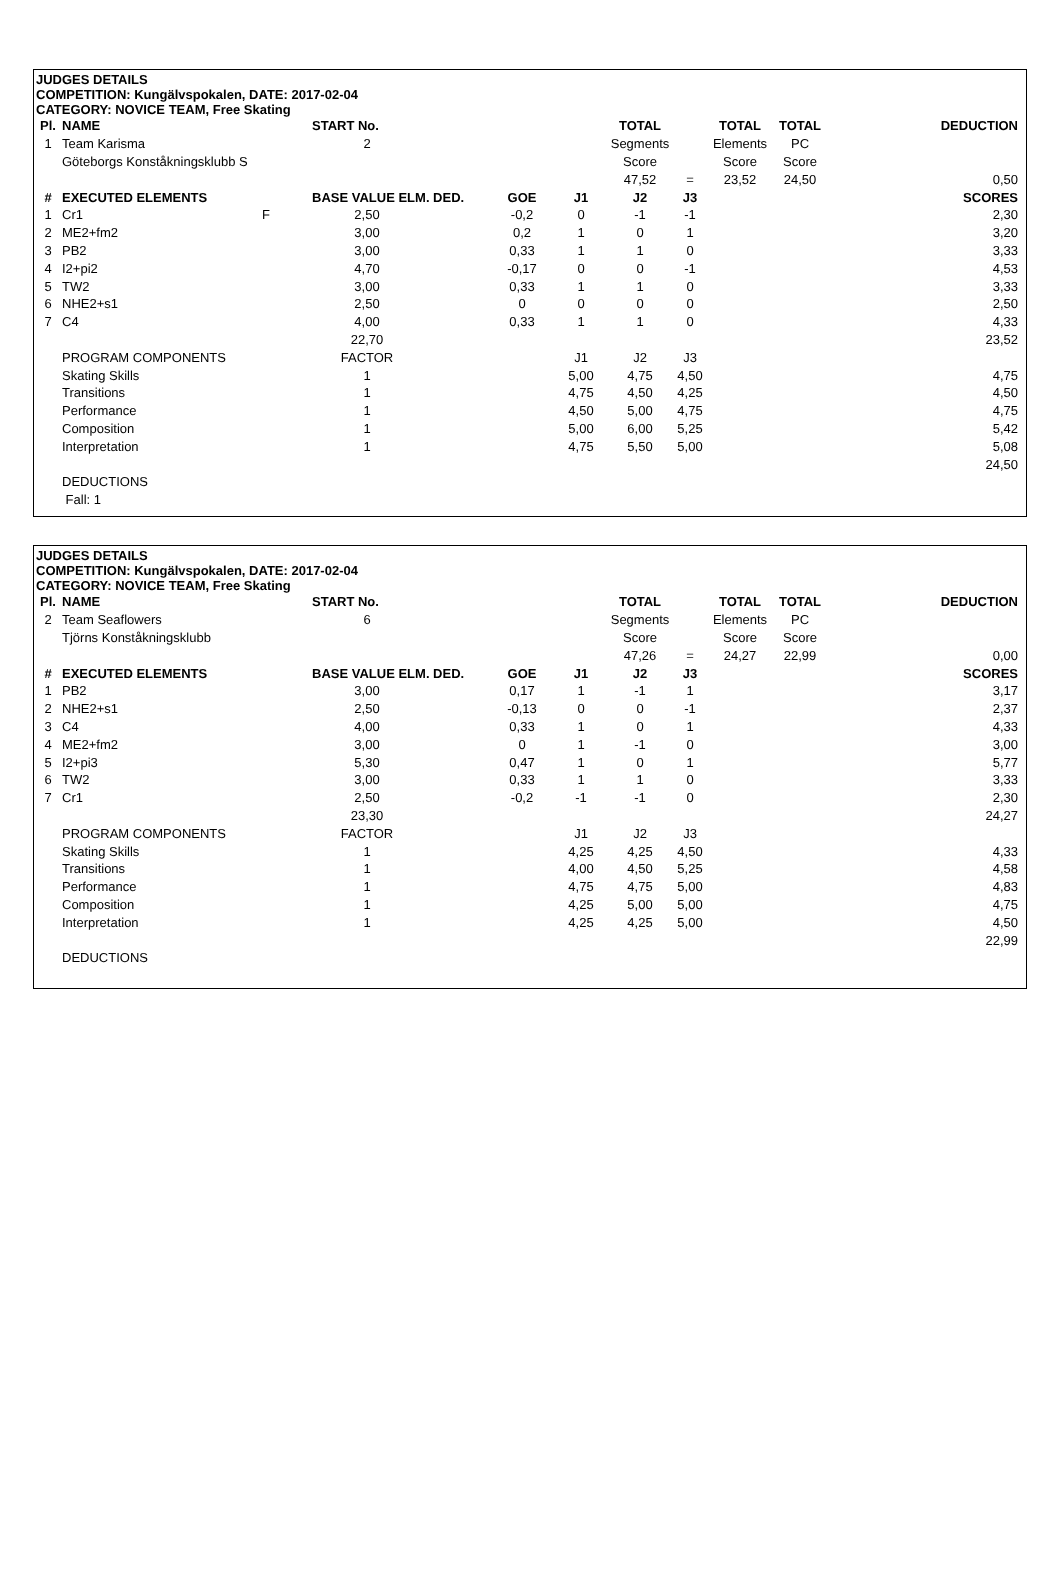JUDGES DETAILS
COMPETITION: Kungälvspokalen, DATE: 2017-02-04
CATEGORY: NOVICE TEAM, Free Skating
| Pl. | NAME | | START No. | | | | TOTAL | | TOTAL | TOTAL | DEDUCTION |
| 1 | Team Karisma | | 2 | | | | Segments | | Elements | PC | |
| | Göteborgs Konståkningsklubb S | | | | | | Score | | Score | Score | |
| | | | | | | | 47,52 | = | 23,52 | 24,50 | 0,50 |
| # | EXECUTED ELEMENTS | | BASE VALUE ELM. DED. | | GOE | J1 | J2 | J3 | | | SCORES |
| 1 | Cr1 | F | 2,50 | | -0,2 | 0 | -1 | -1 | | | 2,30 |
| 2 | ME2+fm2 | | 3,00 | | 0,2 | 1 | 0 | 1 | | | 3,20 |
| 3 | PB2 | | 3,00 | | 0,33 | 1 | 1 | 0 | | | 3,33 |
| 4 | I2+pi2 | | 4,70 | | -0,17 | 0 | 0 | -1 | | | 4,53 |
| 5 | TW2 | | 3,00 | | 0,33 | 1 | 1 | 0 | | | 3,33 |
| 6 | NHE2+s1 | | 2,50 | | 0 | 0 | 0 | 0 | | | 2,50 |
| 7 | C4 | | 4,00 | | 0,33 | 1 | 1 | 0 | | | 4,33 |
| | | | 22,70 | | | | | | | | 23,52 |
| | PROGRAM COMPONENTS | | FACTOR | | | J1 | J2 | J3 | | | |
| | Skating Skills | | 1 | | | 5,00 | 4,75 | 4,50 | | | 4,75 |
| | Transitions | | 1 | | | 4,75 | 4,50 | 4,25 | | | 4,50 |
| | Performance | | 1 | | | 4,50 | 5,00 | 4,75 | | | 4,75 |
| | Composition | | 1 | | | 5,00 | 6,00 | 5,25 | | | 5,42 |
| | Interpretation | | 1 | | | 4,75 | 5,50 | 5,00 | | | 5,08 |
| | | | | | | | | | | | 24,50 |
| | DEDUCTIONS | | | | | | | | | | |
| | Fall: 1 | | | | | | | | | | |
JUDGES DETAILS
COMPETITION: Kungälvspokalen, DATE: 2017-02-04
CATEGORY: NOVICE TEAM, Free Skating
| Pl. | NAME | | START No. | | | | TOTAL | | TOTAL | TOTAL | DEDUCTION |
| 2 | Team Seaflowers | | 6 | | | | Segments | | Elements | PC | |
| | Tjörns Konståkningsklubb | | | | | | Score | | Score | Score | |
| | | | | | | | 47,26 | = | 24,27 | 22,99 | 0,00 |
| # | EXECUTED ELEMENTS | | BASE VALUE ELM. DED. | | GOE | J1 | J2 | J3 | | | SCORES |
| 1 | PB2 | | 3,00 | | 0,17 | 1 | -1 | 1 | | | 3,17 |
| 2 | NHE2+s1 | | 2,50 | | -0,13 | 0 | 0 | -1 | | | 2,37 |
| 3 | C4 | | 4,00 | | 0,33 | 1 | 0 | 1 | | | 4,33 |
| 4 | ME2+fm2 | | 3,00 | | 0 | 1 | -1 | 0 | | | 3,00 |
| 5 | I2+pi3 | | 5,30 | | 0,47 | 1 | 0 | 1 | | | 5,77 |
| 6 | TW2 | | 3,00 | | 0,33 | 1 | 1 | 0 | | | 3,33 |
| 7 | Cr1 | | 2,50 | | -0,2 | -1 | -1 | 0 | | | 2,30 |
| | | | 23,30 | | | | | | | | 24,27 |
| | PROGRAM COMPONENTS | | FACTOR | | | J1 | J2 | J3 | | | |
| | Skating Skills | | 1 | | | 4,25 | 4,25 | 4,50 | | | 4,33 |
| | Transitions | | 1 | | | 4,00 | 4,50 | 5,25 | | | 4,58 |
| | Performance | | 1 | | | 4,75 | 4,75 | 5,00 | | | 4,83 |
| | Composition | | 1 | | | 4,25 | 5,00 | 5,00 | | | 4,75 |
| | Interpretation | | 1 | | | 4,25 | 4,25 | 5,00 | | | 4,50 |
| | | | | | | | | | | | 22,99 |
| | DEDUCTIONS | | | | | | | | | | |